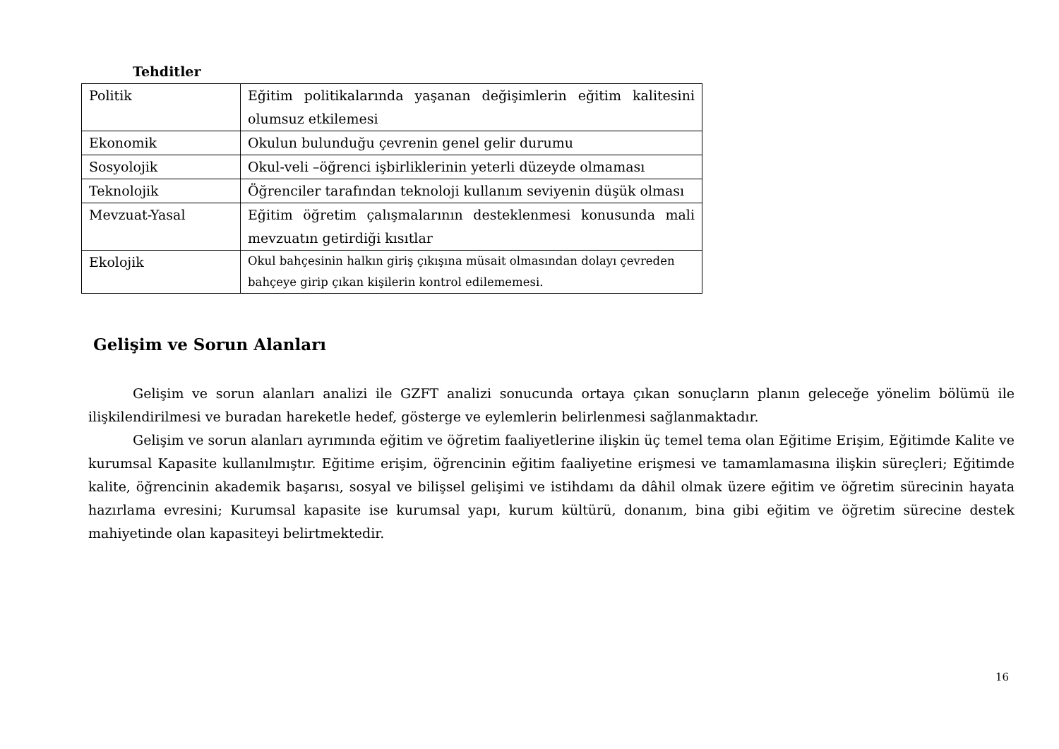Tehditler
| Politik | Eğitim politikalarında yaşanan değişimlerin eğitim kalitesini olumsuz etkilemesi |
| Ekonomik | Okulun bulunduğu çevrenin genel gelir durumu |
| Sosyolojik | Okul-veli –öğrenci işbirliklerinin yeterli düzeyde olmaması |
| Teknolojik | Öğrenciler tarafından teknoloji kullanım seviyenin düşük olması |
| Mevzuat-Yasal | Eğitim öğretim çalışmalarının desteklenmesi konusunda mali mevzuatın getirdiği kısıtlar |
| Ekolojik | Okul bahçesinin halkın giriş çıkışına müsait olmasından dolayı çevreden bahçeye girip çıkan kişilerin kontrol edilememesi. |
Gelişim ve Sorun Alanları
Gelişim ve sorun alanları analizi ile GZFT analizi sonucunda ortaya çıkan sonuçların planın geleceğe yönelim bölümü ile ilişkilendirilmesi ve buradan hareketle hedef, gösterge ve eylemlerin belirlenmesi sağlanmaktadır.
Gelişim ve sorun alanları ayrımında eğitim ve öğretim faaliyetlerine ilişkin üç temel tema olan Eğitime Erişim, Eğitimde Kalite ve kurumsal Kapasite kullanılmıştır. Eğitime erişim, öğrencinin eğitim faaliyetine erişmesi ve tamamlamasına ilişkin süreçleri; Eğitimde kalite, öğrencinin akademik başarısı, sosyal ve bilişsel gelişimi ve istihdamı da dâhil olmak üzere eğitim ve öğretim sürecinin hayata hazırlama evresini; Kurumsal kapasite ise kurumsal yapı, kurum kültürü, donanım, bina gibi eğitim ve öğretim sürecine destek mahiyetinde olan kapasiteyi belirtmektedir.
16